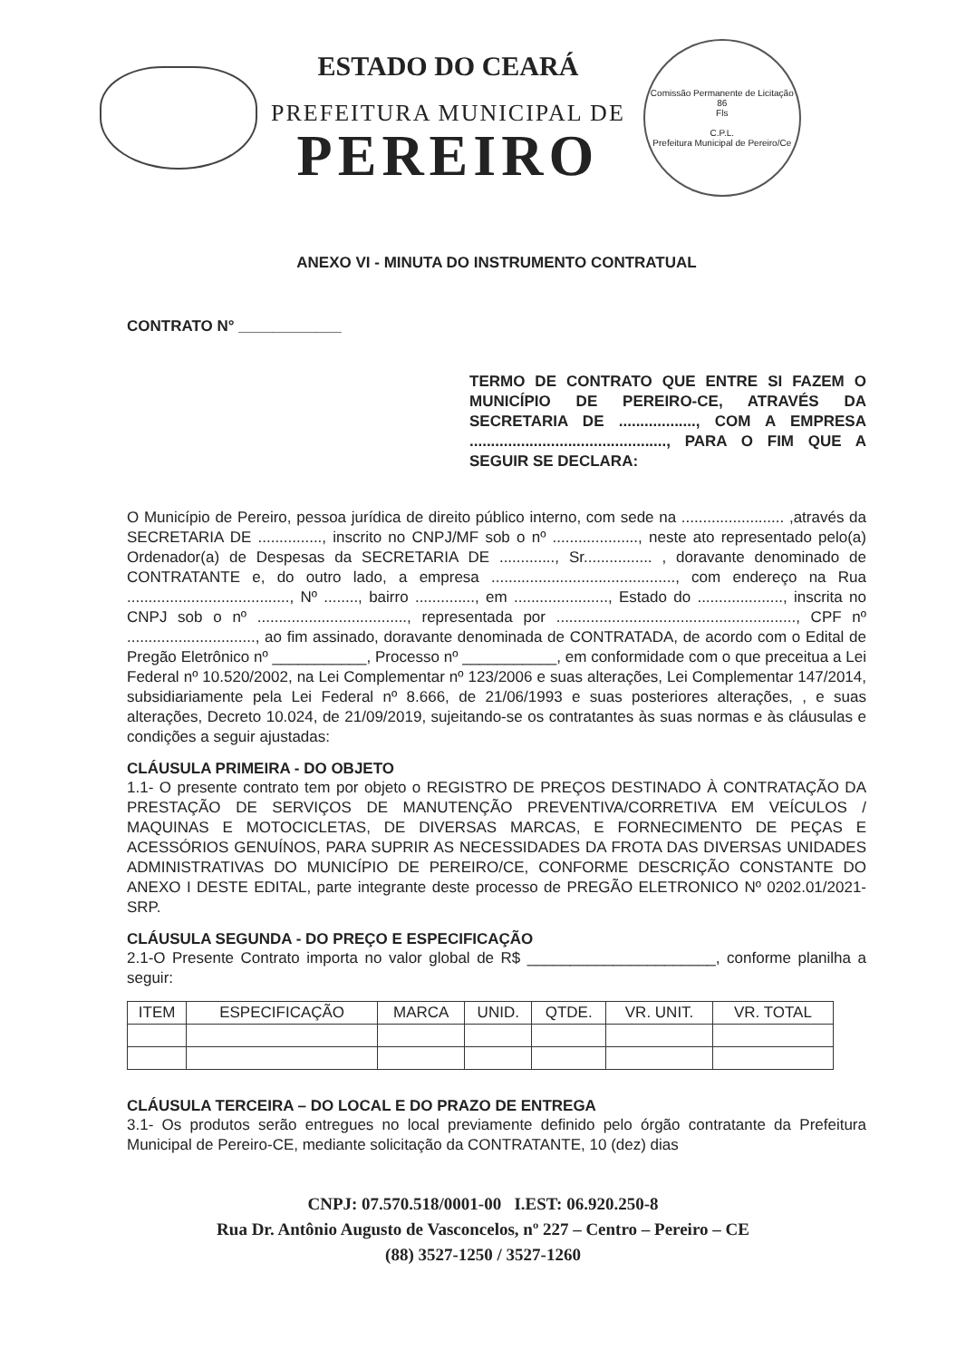ESTADO DO CEARÁ
PREFEITURA MUNICIPAL DE
PEREIRO
Comissão Permanente de Licitação
86
Fls
C.P.L.
Prefeitura Municipal de Pereiro/Ce
ANEXO VI - MINUTA DO INSTRUMENTO CONTRATUAL
CONTRATO N° ____________
TERMO DE CONTRATO QUE ENTRE SI FAZEM O MUNICÍPIO DE PEREIRO-CE, ATRAVÉS DA SECRETARIA DE .................., COM A EMPRESA .............................................., PARA O FIM QUE A SEGUIR SE DECLARA:
O Município de Pereiro, pessoa jurídica de direito público interno, com sede na ........................ ,através da SECRETARIA DE ..............., inscrito no CNPJ/MF sob o nº ...................., neste ato representado pelo(a) Ordenador(a) de Despesas da SECRETARIA DE ............., Sr................ , doravante denominado de CONTRATANTE e, do outro lado, a empresa ..........................................., com endereço na Rua ......................................, Nº ........, bairro .............., em ......................, Estado do ...................., inscrita no CNPJ sob o nº ..................................., representada por ........................................................, CPF nº .............................., ao fim assinado, doravante denominada de CONTRATADA, de acordo com o Edital de Pregão Eletrônico nº ___________, Processo nº ___________, em conformidade com o que preceitua a Lei Federal nº 10.520/2002, na Lei Complementar nº 123/2006 e suas alterações, Lei Complementar 147/2014, subsidiariamente pela Lei Federal nº 8.666, de 21/06/1993 e suas posteriores alterações, , e suas alterações, Decreto 10.024, de 21/09/2019, sujeitando-se os contratantes às suas normas e às cláusulas e condições a seguir ajustadas:
CLÁUSULA PRIMEIRA - DO OBJETO
1.1- O presente contrato tem por objeto o REGISTRO DE PREÇOS DESTINADO À CONTRATAÇÃO DA PRESTAÇÃO DE SERVIÇOS DE MANUTENÇÃO PREVENTIVA/CORRETIVA EM VEÍCULOS / MAQUINAS E MOTOCICLETAS, DE DIVERSAS MARCAS, E FORNECIMENTO DE PEÇAS E ACESSÓRIOS GENUÍNOS, PARA SUPRIR AS NECESSIDADES DA FROTA DAS DIVERSAS UNIDADES ADMINISTRATIVAS DO MUNICÍPIO DE PEREIRO/CE, CONFORME DESCRIÇÃO CONSTANTE DO ANEXO I DESTE EDITAL, parte integrante deste processo de PREGÃO ELETRONICO Nº 0202.01/2021-SRP.
CLÁUSULA SEGUNDA - DO PREÇO E ESPECIFICAÇÃO
2.1-O Presente Contrato importa no valor global de R$ ______________________, conforme planilha a seguir:
| ITEM | ESPECIFICAÇÃO | MARCA | UNID. | QTDE. | VR. UNIT. | VR. TOTAL |
| --- | --- | --- | --- | --- | --- | --- |
CLÁUSULA TERCEIRA – DO LOCAL E DO PRAZO DE ENTREGA
3.1- Os produtos serão entregues no local previamente definido pelo órgão contratante da Prefeitura Municipal de Pereiro-CE, mediante solicitação da CONTRATANTE, 10 (dez) dias
CNPJ: 07.570.518/0001-00 I.EST: 06.920.250-8
Rua Dr. Antônio Augusto de Vasconcelos, nº 227 – Centro – Pereiro – CE
(88) 3527-1250 / 3527-1260